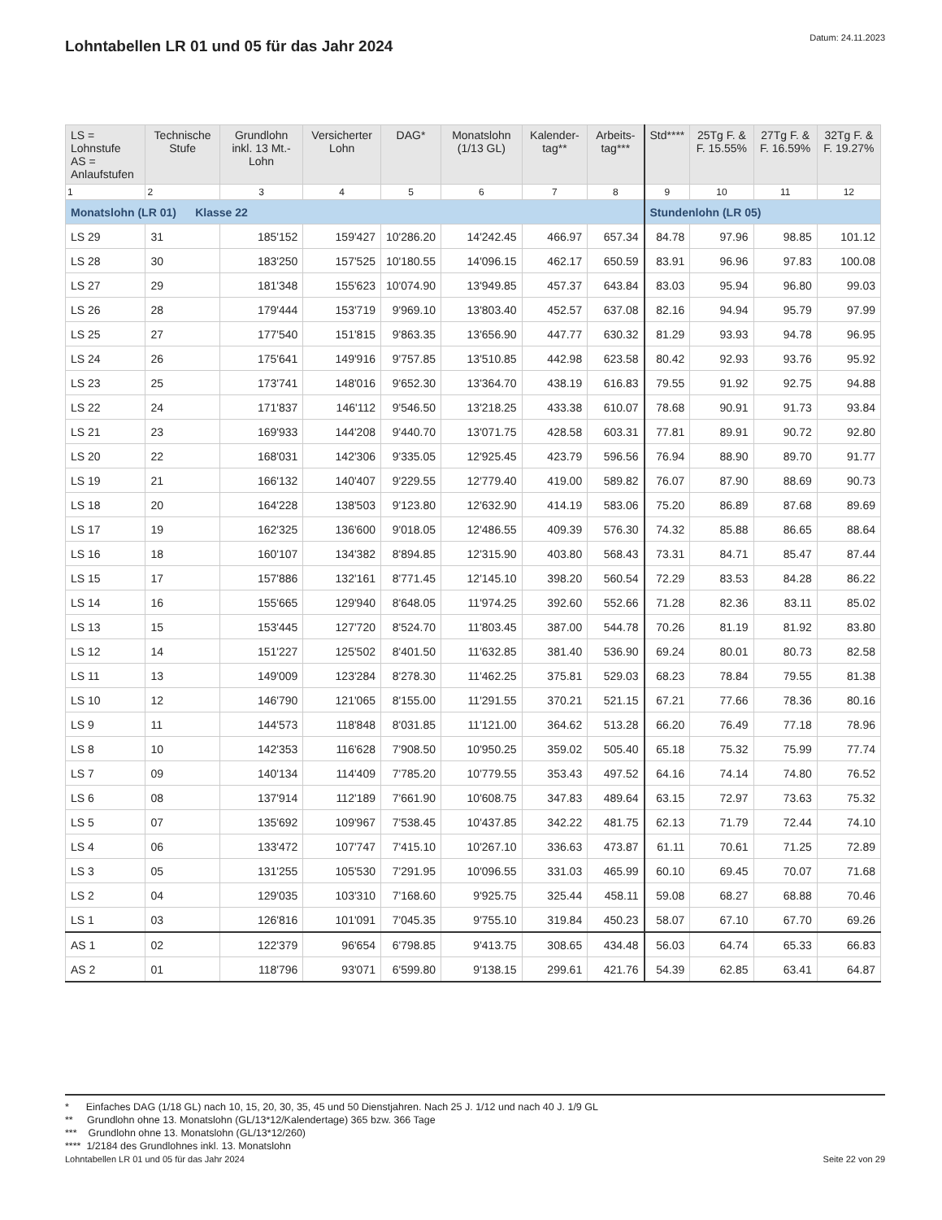Lohntabellen LR 01 und 05 für das Jahr 2024
Datum: 24.11.2023
| LS = Lohnstufe AS = Anlaufstufen | Technische Stufe | Grundlohn inkl. 13 Mt.-Lohn | Versicherter Lohn | DAG* | Monatslohn (1/13 GL) | Kalender-tag** | Arbeits-tag*** | Std**** | 25Tg F. & F. 15.55% | 27Tg F. & F. 16.59% | 32Tg F. & F. 19.27% |
| --- | --- | --- | --- | --- | --- | --- | --- | --- | --- | --- | --- |
| 1 | 2 | 3 | 4 | 5 | 6 | 7 | 8 | 9 | 10 | 11 | 12 |
| Monatslohn (LR 01) Klasse 22 | | | | | | | | Stundenlohn (LR 05) | | | |
| LS 29 | 31 | 185'152 | 159'427 | 10'286.20 | 14'242.45 | 466.97 | 657.34 | 84.78 | 97.96 | 98.85 | 101.12 |
| LS 28 | 30 | 183'250 | 157'525 | 10'180.55 | 14'096.15 | 462.17 | 650.59 | 83.91 | 96.96 | 97.83 | 100.08 |
| LS 27 | 29 | 181'348 | 155'623 | 10'074.90 | 13'949.85 | 457.37 | 643.84 | 83.03 | 95.94 | 96.80 | 99.03 |
| LS 26 | 28 | 179'444 | 153'719 | 9'969.10 | 13'803.40 | 452.57 | 637.08 | 82.16 | 94.94 | 95.79 | 97.99 |
| LS 25 | 27 | 177'540 | 151'815 | 9'863.35 | 13'656.90 | 447.77 | 630.32 | 81.29 | 93.93 | 94.78 | 96.95 |
| LS 24 | 26 | 175'641 | 149'916 | 9'757.85 | 13'510.85 | 442.98 | 623.58 | 80.42 | 92.93 | 93.76 | 95.92 |
| LS 23 | 25 | 173'741 | 148'016 | 9'652.30 | 13'364.70 | 438.19 | 616.83 | 79.55 | 91.92 | 92.75 | 94.88 |
| LS 22 | 24 | 171'837 | 146'112 | 9'546.50 | 13'218.25 | 433.38 | 610.07 | 78.68 | 90.91 | 91.73 | 93.84 |
| LS 21 | 23 | 169'933 | 144'208 | 9'440.70 | 13'071.75 | 428.58 | 603.31 | 77.81 | 89.91 | 90.72 | 92.80 |
| LS 20 | 22 | 168'031 | 142'306 | 9'335.05 | 12'925.45 | 423.79 | 596.56 | 76.94 | 88.90 | 89.70 | 91.77 |
| LS 19 | 21 | 166'132 | 140'407 | 9'229.55 | 12'779.40 | 419.00 | 589.82 | 76.07 | 87.90 | 88.69 | 90.73 |
| LS 18 | 20 | 164'228 | 138'503 | 9'123.80 | 12'632.90 | 414.19 | 583.06 | 75.20 | 86.89 | 87.68 | 89.69 |
| LS 17 | 19 | 162'325 | 136'600 | 9'018.05 | 12'486.55 | 409.39 | 576.30 | 74.32 | 85.88 | 86.65 | 88.64 |
| LS 16 | 18 | 160'107 | 134'382 | 8'894.85 | 12'315.90 | 403.80 | 568.43 | 73.31 | 84.71 | 85.47 | 87.44 |
| LS 15 | 17 | 157'886 | 132'161 | 8'771.45 | 12'145.10 | 398.20 | 560.54 | 72.29 | 83.53 | 84.28 | 86.22 |
| LS 14 | 16 | 155'665 | 129'940 | 8'648.05 | 11'974.25 | 392.60 | 552.66 | 71.28 | 82.36 | 83.11 | 85.02 |
| LS 13 | 15 | 153'445 | 127'720 | 8'524.70 | 11'803.45 | 387.00 | 544.78 | 70.26 | 81.19 | 81.92 | 83.80 |
| LS 12 | 14 | 151'227 | 125'502 | 8'401.50 | 11'632.85 | 381.40 | 536.90 | 69.24 | 80.01 | 80.73 | 82.58 |
| LS 11 | 13 | 149'009 | 123'284 | 8'278.30 | 11'462.25 | 375.81 | 529.03 | 68.23 | 78.84 | 79.55 | 81.38 |
| LS 10 | 12 | 146'790 | 121'065 | 8'155.00 | 11'291.55 | 370.21 | 521.15 | 67.21 | 77.66 | 78.36 | 80.16 |
| LS 9 | 11 | 144'573 | 118'848 | 8'031.85 | 11'121.00 | 364.62 | 513.28 | 66.20 | 76.49 | 77.18 | 78.96 |
| LS 8 | 10 | 142'353 | 116'628 | 7'908.50 | 10'950.25 | 359.02 | 505.40 | 65.18 | 75.32 | 75.99 | 77.74 |
| LS 7 | 09 | 140'134 | 114'409 | 7'785.20 | 10'779.55 | 353.43 | 497.52 | 64.16 | 74.14 | 74.80 | 76.52 |
| LS 6 | 08 | 137'914 | 112'189 | 7'661.90 | 10'608.75 | 347.83 | 489.64 | 63.15 | 72.97 | 73.63 | 75.32 |
| LS 5 | 07 | 135'692 | 109'967 | 7'538.45 | 10'437.85 | 342.22 | 481.75 | 62.13 | 71.79 | 72.44 | 74.10 |
| LS 4 | 06 | 133'472 | 107'747 | 7'415.10 | 10'267.10 | 336.63 | 473.87 | 61.11 | 70.61 | 71.25 | 72.89 |
| LS 3 | 05 | 131'255 | 105'530 | 7'291.95 | 10'096.55 | 331.03 | 465.99 | 60.10 | 69.45 | 70.07 | 71.68 |
| LS 2 | 04 | 129'035 | 103'310 | 7'168.60 | 9'925.75 | 325.44 | 458.11 | 59.08 | 68.27 | 68.88 | 70.46 |
| LS 1 | 03 | 126'816 | 101'091 | 7'045.35 | 9'755.10 | 319.84 | 450.23 | 58.07 | 67.10 | 67.70 | 69.26 |
| AS 1 | 02 | 122'379 | 96'654 | 6'798.85 | 9'413.75 | 308.65 | 434.48 | 56.03 | 64.74 | 65.33 | 66.83 |
| AS 2 | 01 | 118'796 | 93'071 | 6'599.80 | 9'138.15 | 299.61 | 421.76 | 54.39 | 62.85 | 63.41 | 64.87 |
* Einfaches DAG (1/18 GL) nach 10, 15, 20, 30, 35, 45 und 50 Dienstjahren. Nach 25 J. 1/12 und nach 40 J. 1/9 GL
** Grundlohn ohne 13. Monatslohn (GL/13*12/Kalendertage) 365 bzw. 366 Tage
*** Grundlohn ohne 13. Monatslohn (GL/13*12/260)
**** 1/2184 des Grundlohnes inkl. 13. Monatslohn
Lohntabellen LR 01 und 05 für das Jahr 2024 Seite 22 von 29